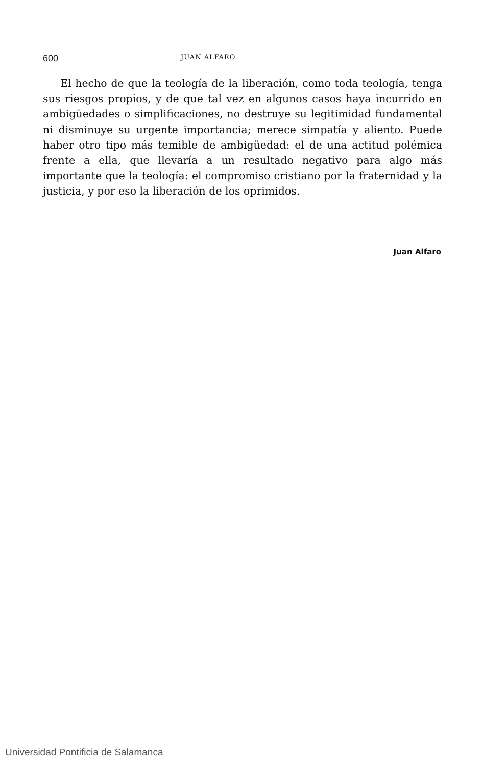600 JUAN ALFARO
El hecho de que la teología de la liberación, como toda teología, tenga sus riesgos propios, y de que tal vez en algunos casos haya incurrido en ambigüedades o simplificaciones, no destruye su legitimidad fundamental ni disminuye su urgente importancia; merece simpatía y aliento. Puede haber otro tipo más temible de ambigüedad: el de una actitud polémica frente a ella, que llevaría a un resultado negativo para algo más importante que la teología: el compromiso cristiano por la fraternidad y la justicia, y por eso la liberación de los oprimidos.
Juan Alfaro
Universidad Pontificia de Salamanca